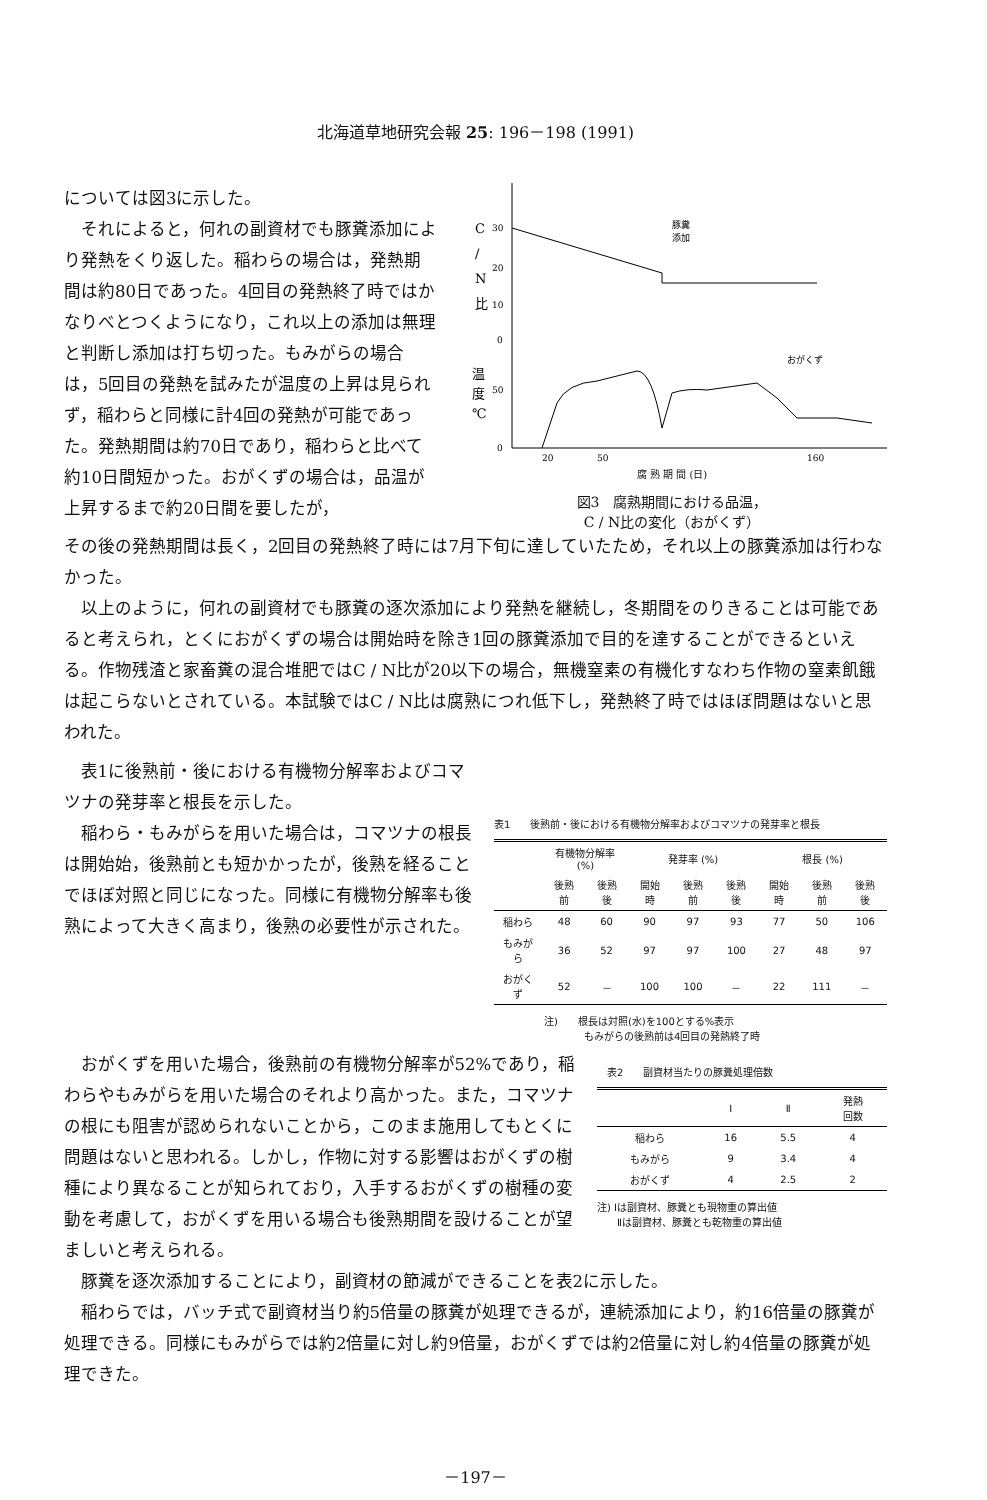北海道草地研究会報 25: 196－198 (1991)
については図3に示した。
それによると，何れの副資材でも豚糞添加により発熱をくり返した。稲わらの場合は，発熱期間は約80日であった。4回目の発熱終了時ではかなりべとつくようになり，これ以上の添加は無理と判断し添加は打ち切った。もみがらの場合は，5回目の発熱を試みたが温度の上昇は見られず，稲わらと同様に計4回の発熱が可能であった。発熱期間は約70日であり，稲わらと比べて約10日間短かった。おがくずの場合は，品温が上昇するまで約20日間を要したが，
C
/
N
比
30
20
10
0
50
0
温
度
℃
豚糞
添加
おがくず
20
50
160
腐 熟 期 間 (日)
図3　腐熟期間における品温，
C / N比の変化（おがくず）
その後の発熱期間は長く，2回目の発熱終了時には7月下旬に達していたため，それ以上の豚糞添加は行わなかった。
以上のように，何れの副資材でも豚糞の逐次添加により発熱を継続し，冬期間をのりきることは可能であると考えられ，とくにおがくずの場合は開始時を除き1回の豚糞添加で目的を達することができるといえる。作物残渣と家畜糞の混合堆肥ではC / N比が20以下の場合，無機窒素の有機化すなわち作物の窒素飢餓は起こらないとされている。本試験ではC / N比は腐熟につれ低下し，発熱終了時ではほぼ問題はないと思われた。
表1に後熟前・後における有機物分解率およびコマツナの発芽率と根長を示した。
稲わら・もみがらを用いた場合は，コマツナの根長は開始始，後熟前とも短かかったが，後熟を経ることでほぼ対照と同じになった。同様に有機物分解率も後熟によって大きく高まり，後熟の必要性が示された。
表1　　後熟前・後における有機物分解率およびコマツナの発芽率と根長
| | 有機物分解率(%) | | 発芽率 (%) | | | 根長 (%) | | |
| --- | --- | --- | --- | --- | --- | --- | --- | --- |
| | 後熟前 | 後熟後 | 開始時 | 後熟前 | 後熟後 | 開始時 | 後熟前 | 後熟後 |
| 稲わら | 48 | 60 | 90 | 97 | 93 | 77 | 50 | 106 |
| もみがら | 36 | 52 | 97 | 97 | 100 | 27 | 48 | 97 |
| おがくず | 52 | － | 100 | 100 | － | 22 | 111 | － |
注)　　根長は対照(水)を100とする%表示
　　　　もみがらの後熟前は4回目の発熱終了時
おがくずを用いた場合，後熟前の有機物分解率が52%であり，稲わらやもみがらを用いた場合のそれより高かった。また，コマツナの根にも阻害が認められないことから，このまま施用してもとくに問題はないと思われる。しかし，作物に対する影響はおがくずの樹種により異なることが知られており，入手するおがくずの樹種の変動を考慮して，おがくずを用いる場合も後熟期間を設けることが望ましいと考えられる。
　表2　　副資材当たりの豚糞処理倍数
| | Ⅰ | Ⅱ | 発熱 回数 |
| --- | --- | --- | --- |
| 稲わら | 16 | 5.5 | 4 |
| もみがら | 9 | 3.4 | 4 |
| おがくず | 4 | 2.5 | 2 |
注) Ⅰは副資材、豚糞とも現物重の算出値
　　Ⅱは副資材、豚糞とも乾物重の算出値
豚糞を逐次添加することにより，副資材の節減ができることを表2に示した。
稲わらでは，バッチ式で副資材当り約5倍量の豚糞が処理できるが，連続添加により，約16倍量の豚糞が処理できる。同様にもみがらでは約2倍量に対し約9倍量，おがくずでは約2倍量に対し約4倍量の豚糞が処理できた。
－197－